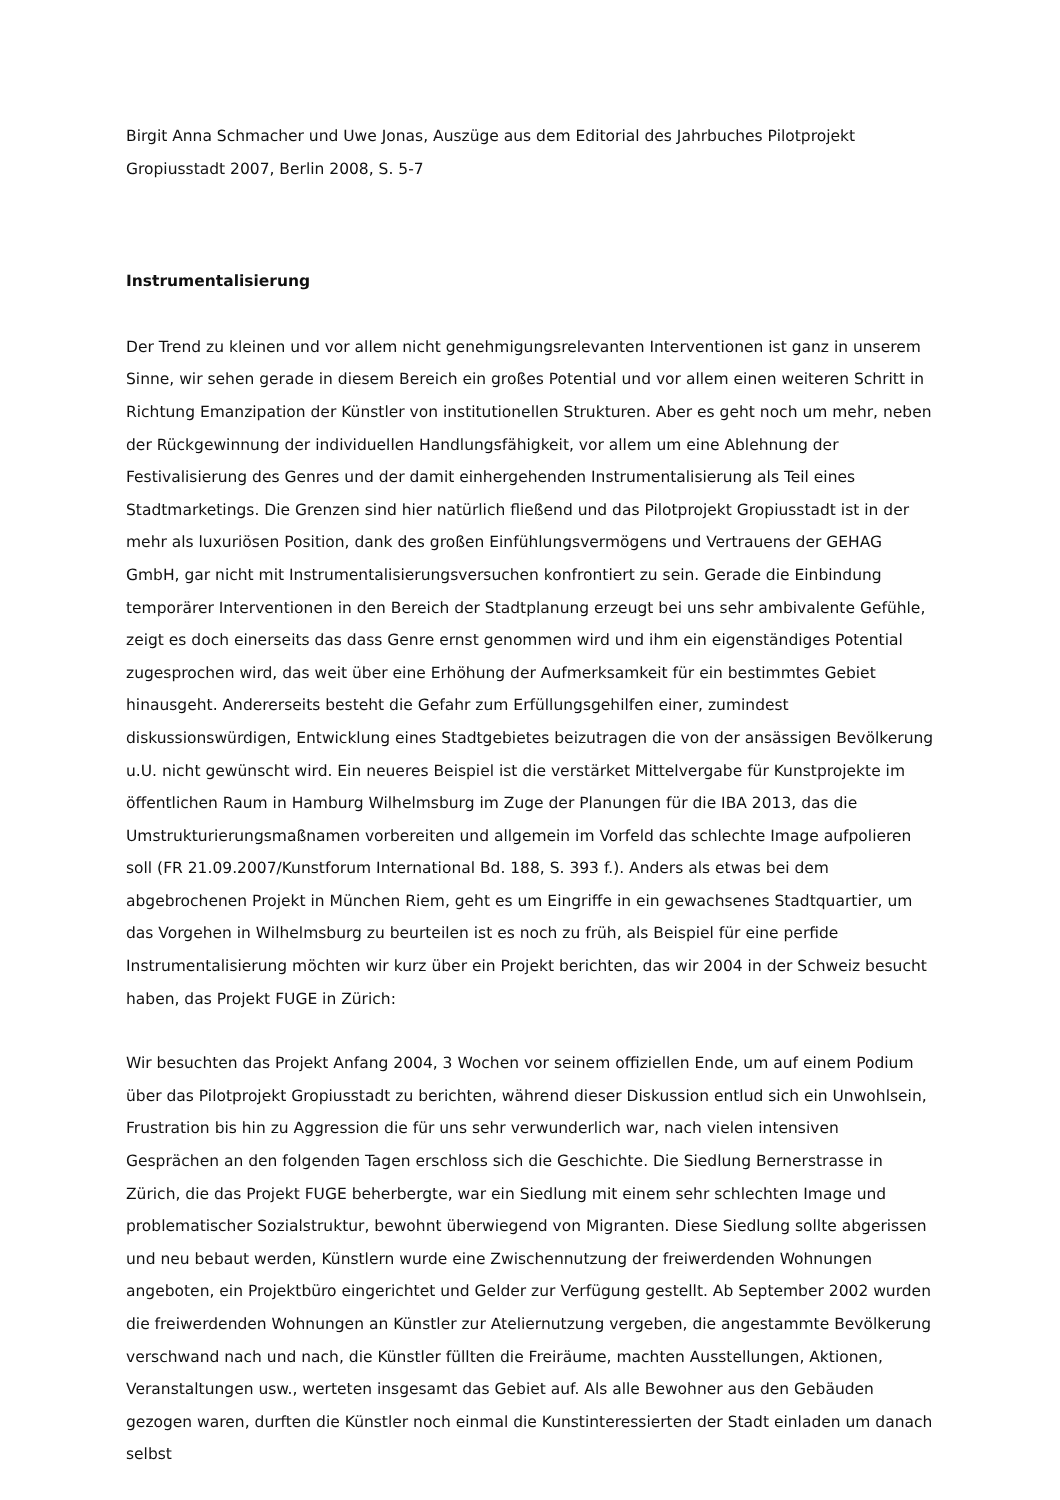Birgit Anna Schmacher und Uwe Jonas, Auszüge aus dem Editorial des Jahrbuches Pilotprojekt Gropiusstadt 2007, Berlin 2008, S. 5-7
Instrumentalisierung
Der Trend zu kleinen und vor allem nicht genehmigungsrelevanten Interventionen ist ganz in unserem Sinne, wir sehen gerade in diesem Bereich ein großes Potential und vor allem einen weiteren Schritt in Richtung Emanzipation der Künstler von institutionellen Strukturen. Aber es geht noch um mehr, neben der Rückgewinnung der individuellen Handlungsfähigkeit, vor allem um eine Ablehnung der Festivalisierung des Genres und der damit einhergehenden Instrumentalisierung als Teil eines Stadtmarketings. Die Grenzen sind hier natürlich fließend und das Pilotprojekt Gropiusstadt ist in der mehr als luxuriösen Position, dank des großen Einfühlungsvermögens und Vertrauens der GEHAG GmbH, gar nicht mit Instrumentalisierungsversuchen konfrontiert zu sein. Gerade die Einbindung temporärer Interventionen in den Bereich der Stadtplanung erzeugt bei uns sehr ambivalente Gefühle, zeigt es doch einerseits das dass Genre ernst genommen wird und ihm ein eigenständiges Potential zugesprochen wird, das weit über eine Erhöhung der Aufmerksamkeit für ein bestimmtes Gebiet hinausgeht. Andererseits besteht die Gefahr zum Erfüllungsgehilfen einer, zumindest diskussionswürdigen, Entwicklung eines Stadtgebietes beizutragen die von der ansässigen Bevölkerung u.U. nicht gewünscht wird. Ein neueres Beispiel ist die verstärket Mittelvergabe für Kunstprojekte im öffentlichen Raum in Hamburg Wilhelmsburg im Zuge der Planungen für die IBA 2013, das die Umstrukturierungsmaßnamen vorbereiten und allgemein im Vorfeld das schlechte Image aufpolieren soll (FR 21.09.2007/Kunstforum International Bd. 188, S. 393 f.). Anders als etwas bei dem abgebrochenen Projekt in München Riem, geht es um Eingriffe in ein gewachsenes Stadtquartier, um das Vorgehen in Wilhelmsburg zu beurteilen ist es noch zu früh, als Beispiel für eine perfide Instrumentalisierung möchten wir kurz über ein Projekt berichten, das wir 2004 in der Schweiz besucht haben, das Projekt FUGE in Zürich:
Wir besuchten das Projekt Anfang 2004, 3 Wochen vor seinem offiziellen Ende, um auf einem Podium über das Pilotprojekt Gropiusstadt zu berichten, während dieser Diskussion entlud sich ein Unwohlsein, Frustration bis hin zu Aggression die für uns sehr verwunderlich war, nach vielen intensiven Gesprächen an den folgenden Tagen erschloss sich die Geschichte. Die Siedlung Bernerstrasse in Zürich, die das Projekt FUGE beherbergte, war ein Siedlung mit einem sehr schlechten Image und problematischer Sozialstruktur, bewohnt überwiegend von Migranten. Diese Siedlung sollte abgerissen und neu bebaut werden, Künstlern wurde eine Zwischennutzung der freiwerdenden Wohnungen angeboten, ein Projektbüro eingerichtet und Gelder zur Verfügung gestellt. Ab September 2002 wurden die freiwerdenden Wohnungen an Künstler zur Ateliernutzung vergeben, die angestammte Bevölkerung verschwand nach und nach, die Künstler füllten die Freiräume, machten Ausstellungen, Aktionen, Veranstaltungen usw., werteten insgesamt das Gebiet auf. Als alle Bewohner aus den Gebäuden gezogen waren, durften die Künstler noch einmal die Kunstinteressierten der Stadt einladen um danach selbst